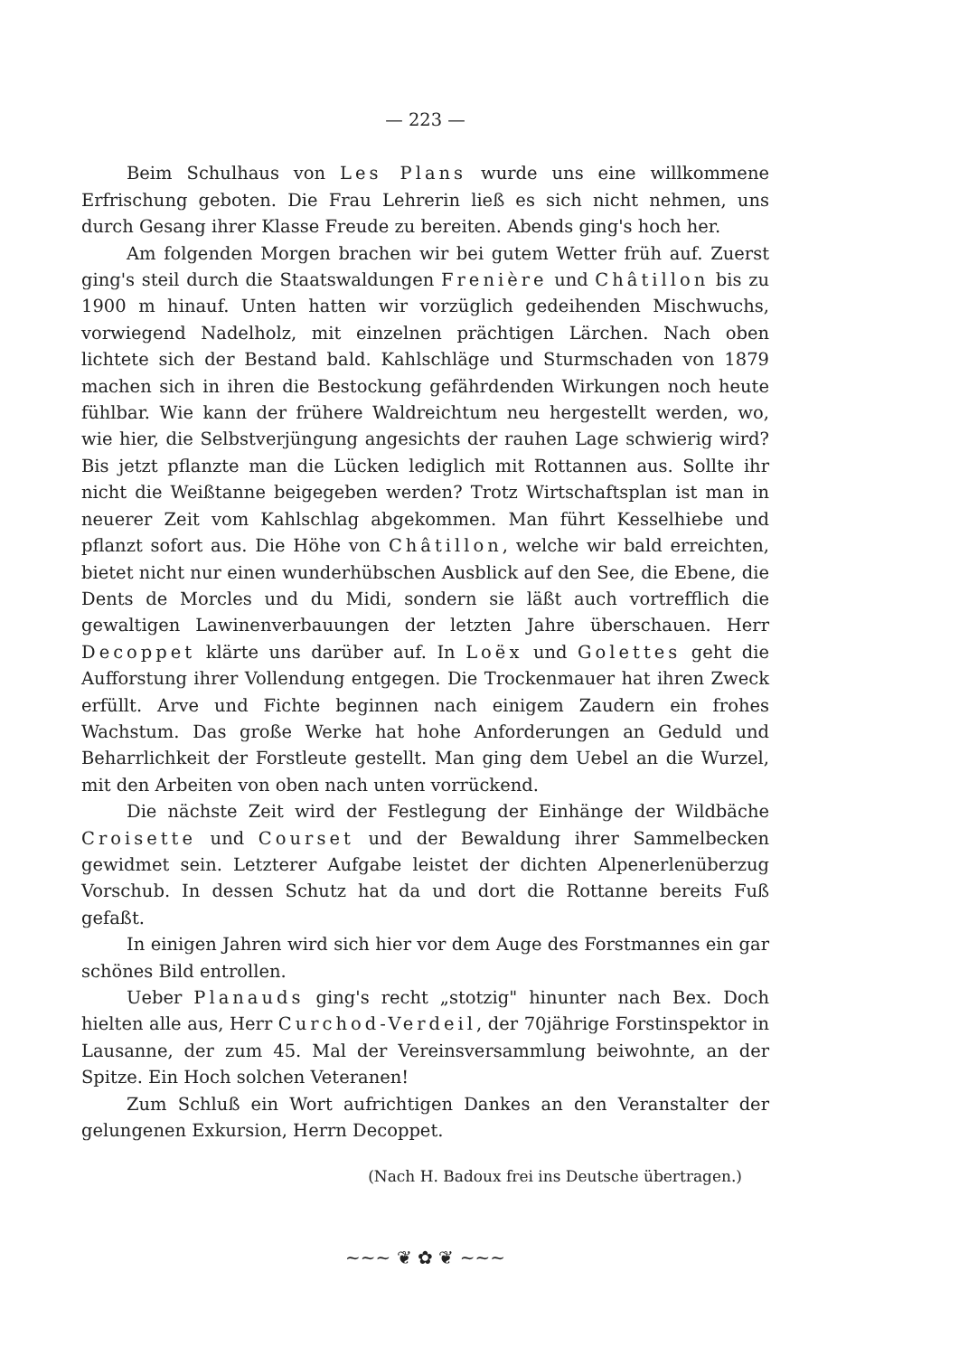— 223 —
Beim Schulhaus von Les Plans wurde uns eine willkommene Erfrischung geboten. Die Frau Lehrerin ließ es sich nicht nehmen, uns durch Gesang ihrer Klasse Freude zu bereiten. Abends ging's hoch her.
Am folgenden Morgen brachen wir bei gutem Wetter früh auf. Zuerst ging's steil durch die Staatswaldungen Frenière und Châtillon bis zu 1900 m hinauf. Unten hatten wir vorzüglich gedeihenden Mischwuchs, vorwiegend Nadelholz, mit einzelnen prächtigen Lärchen. Nach oben lichtete sich der Bestand bald. Kahlschläge und Sturmschaden von 1879 machen sich in ihren die Bestockung gefährdenden Wirkungen noch heute fühlbar. Wie kann der frühere Waldreichtum neu hergestellt werden, wo, wie hier, die Selbstverjüngung angesichts der rauhen Lage schwierig wird? Bis jetzt pflanzte man die Lücken lediglich mit Rottannen aus. Sollte ihr nicht die Weißtanne beigegeben werden? Trotz Wirtschaftsplan ist man in neuerer Zeit vom Kahlschlag abgekommen. Man führt Kesselhiebe und pflanzt sofort aus. Die Höhe von Châtillon, welche wir bald erreichten, bietet nicht nur einen wunderhübschen Ausblick auf den See, die Ebene, die Dents de Morcles und du Midi, sondern sie läßt auch vortrefflich die gewaltigen Lawinenverbauungen der letzten Jahre überschauen. Herr Decoppet klärte uns darüber auf. In Loëx und Golettes geht die Aufforstung ihrer Vollendung entgegen. Die Trockenmauer hat ihren Zweck erfüllt. Arve und Fichte beginnen nach einigem Zaudern ein frohes Wachstum. Das große Werke hat hohe Anforderungen an Geduld und Beharrlichkeit der Forstleute gestellt. Man ging dem Uebel an die Wurzel, mit den Arbeiten von oben nach unten vorrückend.
Die nächste Zeit wird der Festlegung der Einhänge der Wildbäche Croisette und Courset und der Bewaldung ihrer Sammelbecken gewidmet sein. Letzterer Aufgabe leistet der dichten Alpenerlenüberzug Vorschub. In dessen Schutz hat da und dort die Rottanne bereits Fuß gefaßt.
In einigen Jahren wird sich hier vor dem Auge des Forstmannes ein gar schönes Bild entrollen.
Ueber Planauds ging's recht „stotzig" hinunter nach Bex. Doch hielten alle aus, Herr Curchod-Verdeil, der 70jährige Forstinspektor in Lausanne, der zum 45. Mal der Vereinsversammlung beiwohnte, an der Spitze. Ein Hoch solchen Veteranen!
Zum Schluß ein Wort aufrichtigen Dankes an den Veranstalter der gelungenen Exkursion, Herrn Decoppet.
(Nach H. Badoux frei ins Deutsche übertragen.)
~~~ ❦ ✿ ❦ ~~~